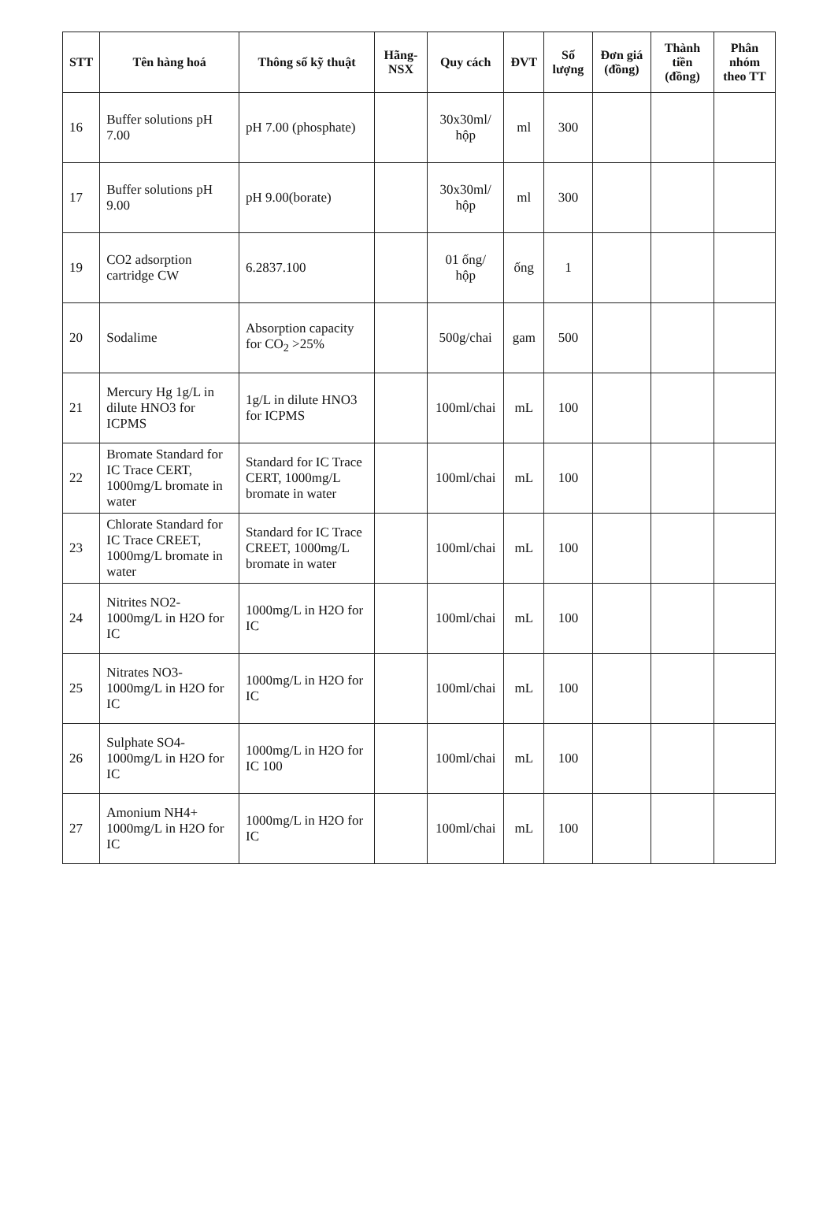| STT | Tên hàng hoá | Thông số kỹ thuật | Hãng-NSX | Quy cách | ĐVT | Số lượng | Đơn giá (đồng) | Thành tiền (đồng) | Phân nhóm theo TT |
| --- | --- | --- | --- | --- | --- | --- | --- | --- | --- |
| 16 | Buffer solutions pH 7.00 | pH 7.00 (phosphate) | | 30x30ml/ hộp | ml | 300 | | | |
| 17 | Buffer solutions pH 9.00 | pH 9.00(borate) | | 30x30ml/ hộp | ml | 300 | | | |
| 19 | CO2 adsorption cartridge CW | 6.2837.100 | | 01 ống/ hộp | ống | 1 | | | |
| 20 | Sodalime | Absorption capacity for CO<sub>2</sub> >25% | | 500g/chai | gam | 500 | | | |
| 21 | Mercury Hg 1g/L in dilute HNO3 for ICPMS | 1g/L in dilute HNO3 for ICPMS | | 100ml/chai | mL | 100 | | | |
| 22 | Bromate Standard for IC Trace CERT, 1000mg/L bromate in water | Standard for IC Trace CERT, 1000mg/L bromate in water | | 100ml/chai | mL | 100 | | | |
| 23 | Chlorate Standard for IC Trace CREET, 1000mg/L bromate in water | Standard for IC Trace CREET, 1000mg/L bromate in water | | 100ml/chai | mL | 100 | | | |
| 24 | Nitrites NO2- 1000mg/L in H2O for IC | 1000mg/L in H2O for IC | | 100ml/chai | mL | 100 | | | |
| 25 | Nitrates NO3- 1000mg/L in H2O for IC | 1000mg/L in H2O for IC | | 100ml/chai | mL | 100 | | | |
| 26 | Sulphate SO4- 1000mg/L in H2O for IC | 1000mg/L in H2O for IC 100 | | 100ml/chai | mL | 100 | | | |
| 27 | Amonium NH4+ 1000mg/L in H2O for IC | 1000mg/L in H2O for IC | | 100ml/chai | mL | 100 | | | |